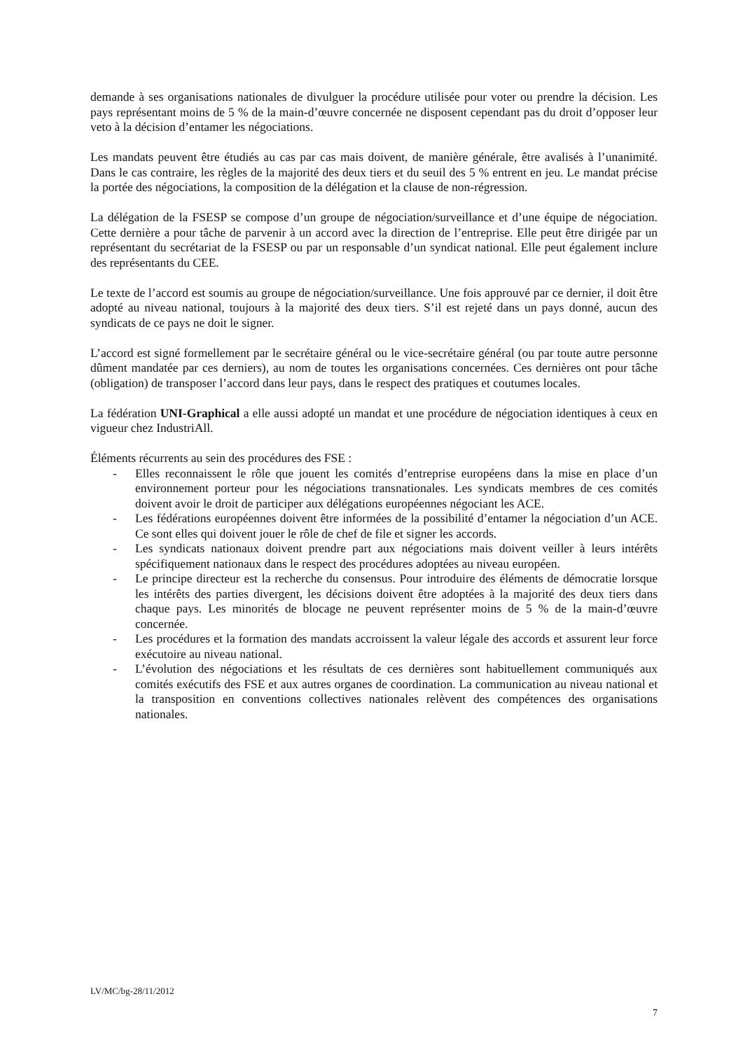demande à ses organisations nationales de divulguer la procédure utilisée pour voter ou prendre la décision. Les pays représentant moins de 5 % de la main-d’œuvre concernée ne disposent cependant pas du droit d’opposer leur veto à la décision d’entamer les négociations.
Les mandats peuvent être étudiés au cas par cas mais doivent, de manière générale, être avalisés à l’unanimité. Dans le cas contraire, les règles de la majorité des deux tiers et du seuil des 5 % entrent en jeu. Le mandat précise la portée des négociations, la composition de la délégation et la clause de non-régression.
La délégation de la FSESP se compose d’un groupe de négociation/surveillance et d’une équipe de négociation. Cette dernière a pour tâche de parvenir à un accord avec la direction de l’entreprise. Elle peut être dirigée par un représentant du secrétariat de la FSESP ou par un responsable d’un syndicat national. Elle peut également inclure des représentants du CEE.
Le texte de l’accord est soumis au groupe de négociation/surveillance. Une fois approuvé par ce dernier, il doit être adopté au niveau national, toujours à la majorité des deux tiers. S’il est rejeté dans un pays donné, aucun des syndicats de ce pays ne doit le signer.
L’accord est signé formellement par le secrétaire général ou le vice-secrétaire général (ou par toute autre personne dûment mandatée par ces derniers), au nom de toutes les organisations concernées. Ces dernières ont pour tâche (obligation) de transposer l’accord dans leur pays, dans le respect des pratiques et coutumes locales.
La fédération UNI-Graphical a elle aussi adopté un mandat et une procédure de négociation identiques à ceux en vigueur chez IndustriAll.
Éléments récurrents au sein des procédures des FSE :
- Elles reconnaissent le rôle que jouent les comités d’entreprise européens dans la mise en place d’un environnement porteur pour les négociations transnationales. Les syndicats membres de ces comités doivent avoir le droit de participer aux délégations européennes négociant les ACE.
- Les fédérations européennes doivent être informées de la possibilité d’entamer la négociation d’un ACE. Ce sont elles qui doivent jouer le rôle de chef de file et signer les accords.
- Les syndicats nationaux doivent prendre part aux négociations mais doivent veiller à leurs intérêts spécifiquement nationaux dans le respect des procédures adoptées au niveau européen.
- Le principe directeur est la recherche du consensus. Pour introduire des éléments de démocratie lorsque les intérêts des parties divergent, les décisions doivent être adoptées à la majorité des deux tiers dans chaque pays. Les minorités de blocage ne peuvent représenter moins de 5 % de la main-d’œuvre concernée.
- Les procédures et la formation des mandats accroissent la valeur légale des accords et assurent leur force exécutoire au niveau national.
- L’évolution des négociations et les résultats de ces dernières sont habituellement communiqués aux comités exécutifs des FSE et aux autres organes de coordination. La communication au niveau national et la transposition en conventions collectives nationales relèvent des compétences des organisations nationales.
LV/MC/bg-28/11/2012
7